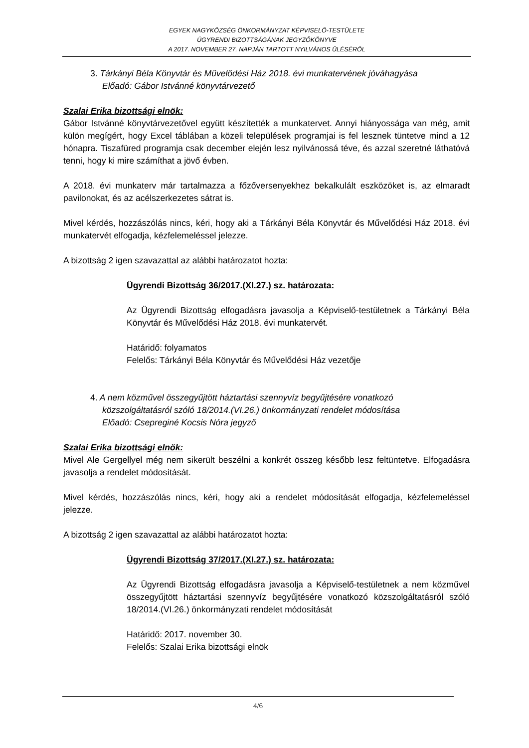EGYEK NAGYKÖZSÉG ÖNKORMÁNYZAT KÉPVISELŐ-TESTÜLETE
ÜGYRENDI BIZOTTSÁGÁNAK JEGYZŐKÖNYVE
A 2017. NOVEMBER 27. NAPJÁN TARTOTT NYILVÁNOS ÜLÉSÉRŐL
3. Tárkányi Béla Könyvtár és Művelődési Ház 2018. évi munkatervének jóváhagyása
Előadó: Gábor Istvánné könyvtárvezető
Szalai Erika bizottsági elnök:
Gábor Istvánné könyvtárvezetővel együtt készítették a munkatervet. Annyi hiányossága van még, amit külön megígért, hogy Excel táblában a közeli települések programjai is fel lesznek tüntetve mind a 12 hónapra. Tiszafüred programja csak december elején lesz nyilvánossá téve, és azzal szeretné láthatóvá tenni, hogy ki mire számíthat a jövő évben.
A 2018. évi munkaterv már tartalmazza a főzőversenyekhez bekalkulált eszközöket is, az elmaradt pavilonokat, és az acélszerkezetes sátrat is.
Mivel kérdés, hozzászólás nincs, kéri, hogy aki a Tárkányi Béla Könyvtár és Művelődési Ház 2018. évi munkatervét elfogadja, kézfelemeléssel jelezze.
A bizottság 2 igen szavazattal az alábbi határozatot hozta:
Ügyrendi Bizottság 36/2017.(XI.27.) sz. határozata:
Az Ügyrendi Bizottság elfogadásra javasolja a Képviselő-testületnek a Tárkányi Béla Könyvtár és Művelődési Ház 2018. évi munkatervét.
Határidő: folyamatos
Felelős: Tárkányi Béla Könyvtár és Művelődési Ház vezetője
4. A nem közművel összegyűjtött háztartási szennyvíz begyűjtésére vonatkozó
közszolgáltatásról szóló 18/2014.(VI.26.) önkormányzati rendelet módosítása
Előadó: Csepreginé Kocsis Nóra jegyző
Szalai Erika bizottsági elnök:
Mivel Ale Gergellyel még nem sikerült beszélni a konkrét összeg később lesz feltüntetve. Elfogadásra javasolja a rendelet módosítását.
Mivel kérdés, hozzászólás nincs, kéri, hogy aki a rendelet módosítását elfogadja, kézfelemeléssel jelezze.
A bizottság 2 igen szavazattal az alábbi határozatot hozta:
Ügyrendi Bizottság 37/2017.(XI.27.) sz. határozata:
Az Ügyrendi Bizottság elfogadásra javasolja a Képviselő-testületnek a nem közművel összegyűjtött háztartási szennyvíz begyűjtésére vonatkozó közszolgáltatásról szóló 18/2014.(VI.26.) önkormányzati rendelet módosítását
Határidő: 2017. november 30.
Felelős: Szalai Erika bizottsági elnök
4/6